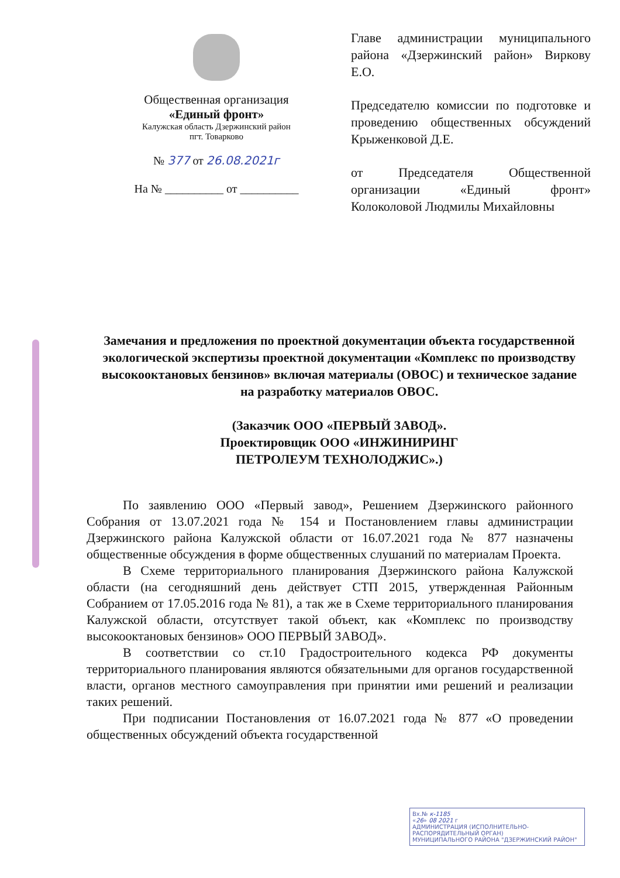Общественная организация
«Единый фронт»
Калужская область Дзержинский район
пгт. Товарково
№ 377 от 26.08.2021г
На № __________ от __________
Главе администрации муниципального района «Дзержинский район» Виркову Е.О.
Председателю комиссии по подготовке и проведению общественных обсуждений Крыженковой Д.Е.
от Председателя Общественной организации «Единый фронт» Колоколовой Людмилы Михайловны
Замечания и предложения по проектной документации объекта государственной экологической экспертизы проектной документации «Комплекс по производству высокооктановых бензинов» включая материалы (ОВОС) и техническое задание на разработку материалов ОВОС.
(Заказчик ООО «ПЕРВЫЙ ЗАВОД».
Проектировщик ООО «ИНЖИНИРИНГ
ПЕТРОЛЕУМ ТЕХНОЛОДЖИС».)
По заявлению ООО «Первый завод», Решением Дзержинского районного Собрания от 13.07.2021 года № 154 и Постановлением главы администрации Дзержинского района Калужской области от 16.07.2021 года № 877 назначены общественные обсуждения в форме общественных слушаний по материалам Проекта.
В Схеме территориального планирования Дзержинского района Калужской области (на сегодняшний день действует СТП 2015, утвержденная Районным Собранием от 17.05.2016 года № 81), а так же в Схеме территориального планирования Калужской области, отсутствует такой объект, как «Комплекс по производству высокооктановых бензинов» ООО ПЕРВЫЙ ЗАВОД».
В соответствии со ст.10 Градостроительного кодекса РФ документы территориального планирования являются обязательными для органов государственной власти, органов местного самоуправления при принятии ими решений и реализации таких решений.
При подписании Постановления от 16.07.2021 года № 877 «О проведении общественных обсуждений объекта государственной
Вх.№ к-1185
«26» 08 2021 г
АДМИНИСТРАЦИЯ (ИСПОЛНИТЕЛЬНО-РАСПОРЯДИТЕЛЬНЫЙ ОРГАН)
МУНИЦИПАЛЬНОГО РАЙОНА "ДЗЕРЖИНСКИЙ РАЙОН"